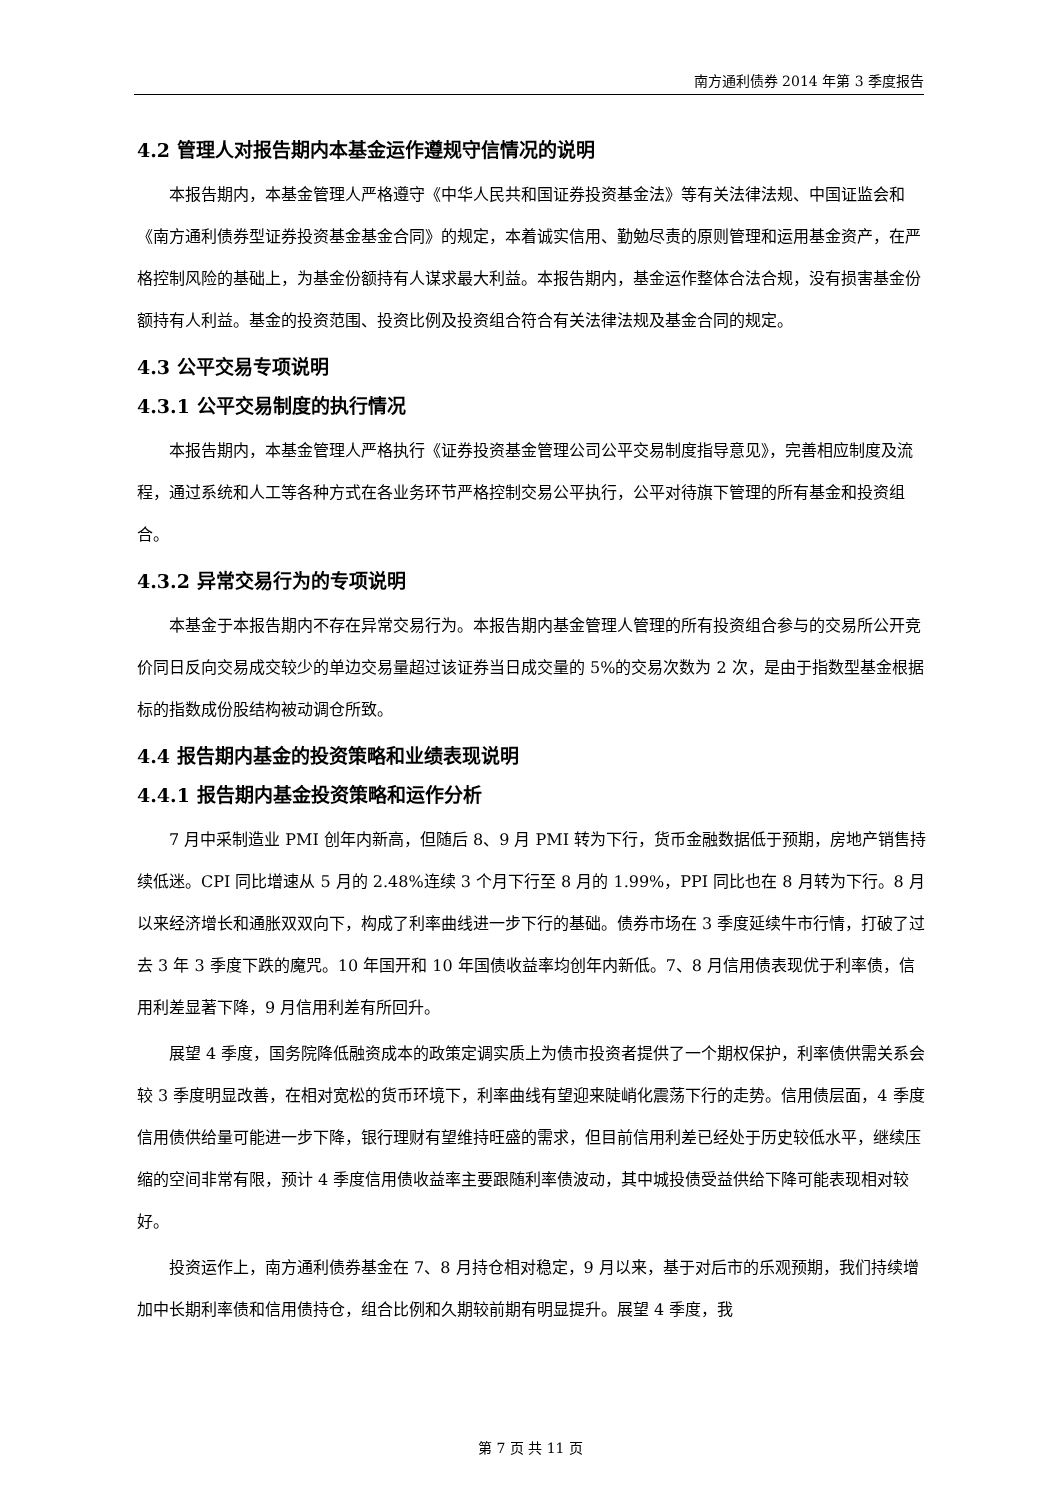南方通利债券 2014 年第 3 季度报告
4.2 管理人对报告期内本基金运作遵规守信情况的说明
本报告期内，本基金管理人严格遵守《中华人民共和国证券投资基金法》等有关法律法规、中国证监会和《南方通利债券型证券投资基金基金合同》的规定，本着诚实信用、勤勉尽责的原则管理和运用基金资产，在严格控制风险的基础上，为基金份额持有人谋求最大利益。本报告期内，基金运作整体合法合规，没有损害基金份额持有人利益。基金的投资范围、投资比例及投资组合符合有关法律法规及基金合同的规定。
4.3 公平交易专项说明
4.3.1 公平交易制度的执行情况
本报告期内，本基金管理人严格执行《证券投资基金管理公司公平交易制度指导意见》，完善相应制度及流程，通过系统和人工等各种方式在各业务环节严格控制交易公平执行，公平对待旗下管理的所有基金和投资组合。
4.3.2 异常交易行为的专项说明
本基金于本报告期内不存在异常交易行为。本报告期内基金管理人管理的所有投资组合参与的交易所公开竞价同日反向交易成交较少的单边交易量超过该证券当日成交量的 5%的交易次数为 2 次，是由于指数型基金根据标的指数成份股结构被动调仓所致。
4.4 报告期内基金的投资策略和业绩表现说明
4.4.1 报告期内基金投资策略和运作分析
7 月中采制造业 PMI 创年内新高，但随后 8、9 月 PMI 转为下行，货币金融数据低于预期，房地产销售持续低迷。CPI 同比增速从 5 月的 2.48%连续 3 个月下行至 8 月的 1.99%，PPI 同比也在 8 月转为下行。8 月以来经济增长和通胀双双向下，构成了利率曲线进一步下行的基础。债券市场在 3 季度延续牛市行情，打破了过去 3 年 3 季度下跌的魔咒。10 年国开和 10 年国债收益率均创年内新低。7、8 月信用债表现优于利率债，信用利差显著下降，9 月信用利差有所回升。
展望 4 季度，国务院降低融资成本的政策定调实质上为债市投资者提供了一个期权保护，利率债供需关系会较 3 季度明显改善，在相对宽松的货币环境下，利率曲线有望迎来陡峭化震荡下行的走势。信用债层面，4 季度信用债供给量可能进一步下降，银行理财有望维持旺盛的需求，但目前信用利差已经处于历史较低水平，继续压缩的空间非常有限，预计 4 季度信用债收益率主要跟随利率债波动，其中城投债受益供给下降可能表现相对较好。
投资运作上，南方通利债券基金在 7、8 月持仓相对稳定，9 月以来，基于对后市的乐观预期，我们持续增加中长期利率债和信用债持仓，组合比例和久期较前期有明显提升。展望 4 季度，我
第 7 页 共 11 页